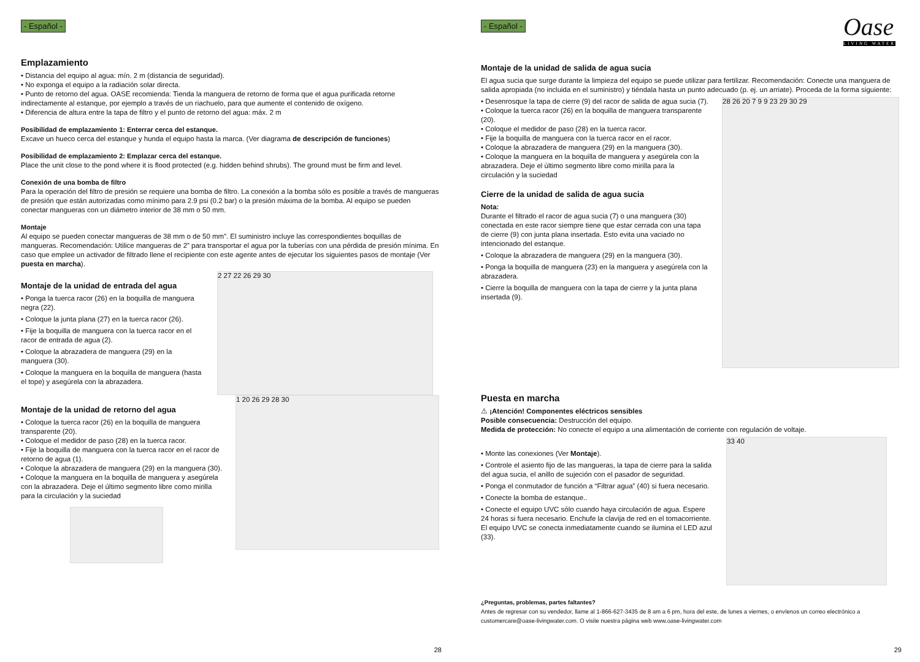- Español -
Emplazamiento
• Distancia del equipo al agua: mín. 2 m (distancia de seguridad).
• No exponga el equipo a la radiación solar directa.
• Punto de retorno del agua. OASE recomienda: Tienda la manguera de retorno de forma que el agua purificada retorne indirectamente al estanque, por ejemplo a través de un riachuelo, para que aumente el contenido de oxígeno.
• Diferencia de altura entre la tapa de filtro y el punto de retorno del agua: máx. 2 m
Posibilidad de emplazamiento 1: Enterrar cerca del estanque.
Excave un hueco cerca del estanque y hunda el equipo hasta la marca. (Ver diagrama de descripción de funciones)
Posibilidad de emplazamiento 2: Emplazar cerca del estanque.
Place the unit close to the pond where it is flood protected (e.g. hidden behind shrubs). The ground must be firm and level.
Conexión de una bomba de filtro
Para la operación del filtro de presión se requiere una bomba de filtro. La conexión a la bomba sólo es posible a través de mangueras de presión que están autorizadas como mínimo para 2.9 psi (0.2 bar) o la presión máxima de la bomba. Al equipo se pueden conectar mangueras con un diámetro interior de 38 mm o 50 mm.
Montaje
Al equipo se pueden conectar mangueras de 38 mm o de 50 mm”. El suministro incluye las correspondientes boquillas de mangueras. Recomendación: Utilice mangueras de 2” para transportar el agua por la tuberías con una pérdida de presión mínima. En caso que emplee un activador de filtrado llene el recipiente con este agente antes de ejecutar los siguientes pasos de montaje (Ver puesta en marcha).
Montaje de la unidad de entrada del agua
• Ponga la tuerca racor (26) en la boquilla de manguera negra (22).
• Coloque la junta plana (27) en la tuerca racor (26).
• Fije la boquilla de manguera con la tuerca racor en el racor de entrada de agua (2).
• Coloque la abrazadera de manguera (29) en la manguera (30).
• Coloque la manguera en la boquilla de manguera (hasta el tope) y asegúrela con la abrazadera.
2 27 22 26 29 30
Montaje de la unidad de retorno del agua
• Coloque la tuerca racor (26) en la boquilla de manguera transparente (20).
• Coloque el medidor de paso (28) en la tuerca racor.
• Fije la boquilla de manguera con la tuerca racor en el racor de retorno de agua (1).
• Coloque la abrazadera de manguera (29) en la manguera (30).
• Coloque la manguera en la boquilla de manguera y asegúrela con la abrazadera. Deje el último segmento libre como mirilla para la circulación y la suciedad
1 20 26 29 28 30
28
- Español -
Oase
LIVING WATER
Montaje de la unidad de salida de agua sucia
El agua sucia que surge durante la limpieza del equipo se puede utilizar para fertilizar. Recomendación: Conecte una manguera de salida apropiada (no incluida en el suministro) y tiéndala hasta un punto adecuado (p. ej. un arriate). Proceda de la forma siguiente:
• Desenrosque la tapa de cierre (9) del racor de salida de agua sucia (7).
• Coloque la tuerca racor (26) en la boquilla de manguera transparente (20).
• Coloque el medidor de paso (28) en la tuerca racor.
• Fije la boquilla de manguera con la tuerca racor en el racor.
• Coloque la abrazadera de manguera (29) en la manguera (30).
• Coloque la manguera en la boquilla de manguera y asegúrela con la abrazadera. Deje el último segmento libre como mirilla para la circulación y la suciedad
Cierre de la unidad de salida de agua sucia
Nota:
Durante el filtrado el racor de agua sucia (7) o una manguera (30) conectada en este racor siempre tiene que estar cerrada con una tapa de cierre (9) con junta plana insertada. Esto evita una vaciado no intencionado del estanque.
• Coloque la abrazadera de manguera (29) en la manguera (30).
• Ponga la boquilla de manguera (23) en la manguera y asegúrela con la abrazadera.
• Cierre la boquilla de manguera con la tapa de cierre y la junta plana insertada (9).
28 26 20 7 9 9 23 29 30 29
Puesta en marcha
⚠ ¡Atención! Componentes eléctricos sensibles
Posible consecuencia: Destrucción del equipo.
Medida de protección: No conecte el equipo a una alimentación de corriente con regulación de voltaje.
• Monte las conexiones (Ver Montaje).
• Controle el asiento fijo de las mangueras, la tapa de cierre para la salida del agua sucia, el anillo de sujeción con el pasador de seguridad.
• Ponga el conmutador de función a “Filtrar agua” (40) si fuera necesario.
• Conecte la bomba de estanque..
• Conecte el equipo UVC sólo cuando haya circulación de agua. Espere 24 horas si fuera necesario. Enchufe la clavija de red en el tomacorriente. El equipo UVC se conecta inmediatamente cuando se ilumina el LED azul (33).
33 40
¿Preguntas, problemas, partes faltantes?
Antes de regresar con su vendedor, llame al 1-866-627-3435 de 8 am a 6 pm, hora del este, de lunes a viernes, o envíenos un correo electrónico a customercare@oase-livingwater.com. O visite nuestra página web www.oase-livingwater.com
29